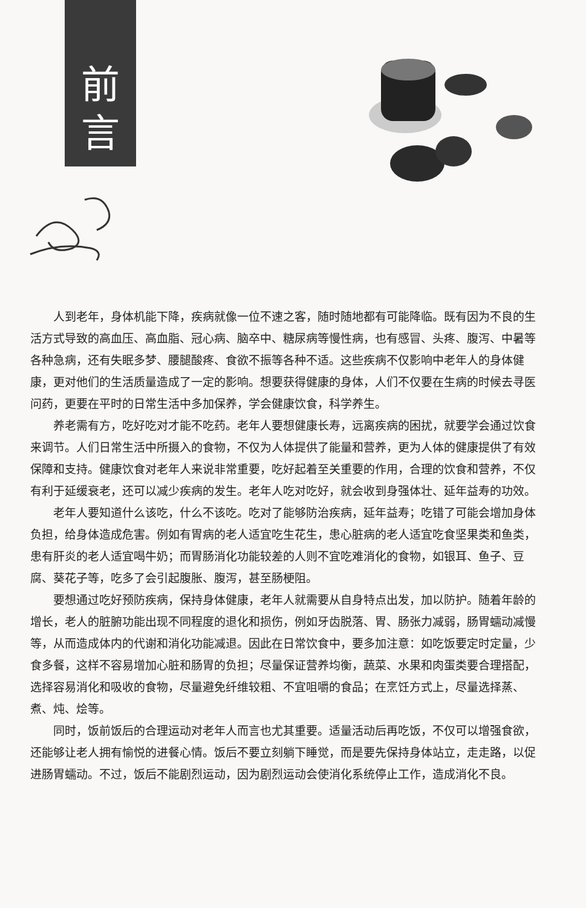前
言
人到老年，身体机能下降，疾病就像一位不速之客，随时随地都有可能降临。既有因为不良的生活方式导致的高血压、高血脂、冠心病、脑卒中、糖尿病等慢性病，也有感冒、头疼、腹泻、中暑等各种急病，还有失眠多梦、腰腿酸疼、食欲不振等各种不适。这些疾病不仅影响中老年人的身体健康，更对他们的生活质量造成了一定的影响。想要获得健康的身体，人们不仅要在生病的时候去寻医问药，更要在平时的日常生活中多加保养，学会健康饮食，科学养生。
养老需有方，吃好吃对才能不吃药。老年人要想健康长寿，远离疾病的困扰，就要学会通过饮食来调节。人们日常生活中所摄入的食物，不仅为人体提供了能量和营养，更为人体的健康提供了有效保障和支持。健康饮食对老年人来说非常重要，吃好起着至关重要的作用，合理的饮食和营养，不仅有利于延缓衰老，还可以减少疾病的发生。老年人吃对吃好，就会收到身强体壮、延年益寿的功效。
老年人要知道什么该吃，什么不该吃。吃对了能够防治疾病，延年益寿；吃错了可能会增加身体负担，给身体造成危害。例如有胃病的老人适宜吃生花生，患心脏病的老人适宜吃食坚果类和鱼类，患有肝炎的老人适宜喝牛奶；而胃肠消化功能较差的人则不宜吃难消化的食物，如银耳、鱼子、豆腐、葵花子等，吃多了会引起腹胀、腹泻，甚至肠梗阻。
要想通过吃好预防疾病，保持身体健康，老年人就需要从自身特点出发，加以防护。随着年龄的增长，老人的脏腑功能出现不同程度的退化和损伤，例如牙齿脱落、胃、肠张力减弱，肠胃蠕动减慢等，从而造成体内的代谢和消化功能减退。因此在日常饮食中，要多加注意：如吃饭要定时定量，少食多餐，这样不容易增加心脏和肠胃的负担；尽量保证营养均衡，蔬菜、水果和肉蛋类要合理搭配，选择容易消化和吸收的食物，尽量避免纤维较粗、不宜咀嚼的食品；在烹饪方式上，尽量选择蒸、煮、炖、烩等。
同时，饭前饭后的合理运动对老年人而言也尤其重要。适量活动后再吃饭，不仅可以增强食欲，还能够让老人拥有愉悦的进餐心情。饭后不要立刻躺下睡觉，而是要先保持身体站立，走走路，以促进肠胃蠕动。不过，饭后不能剧烈运动，因为剧烈运动会使消化系统停止工作，造成消化不良。